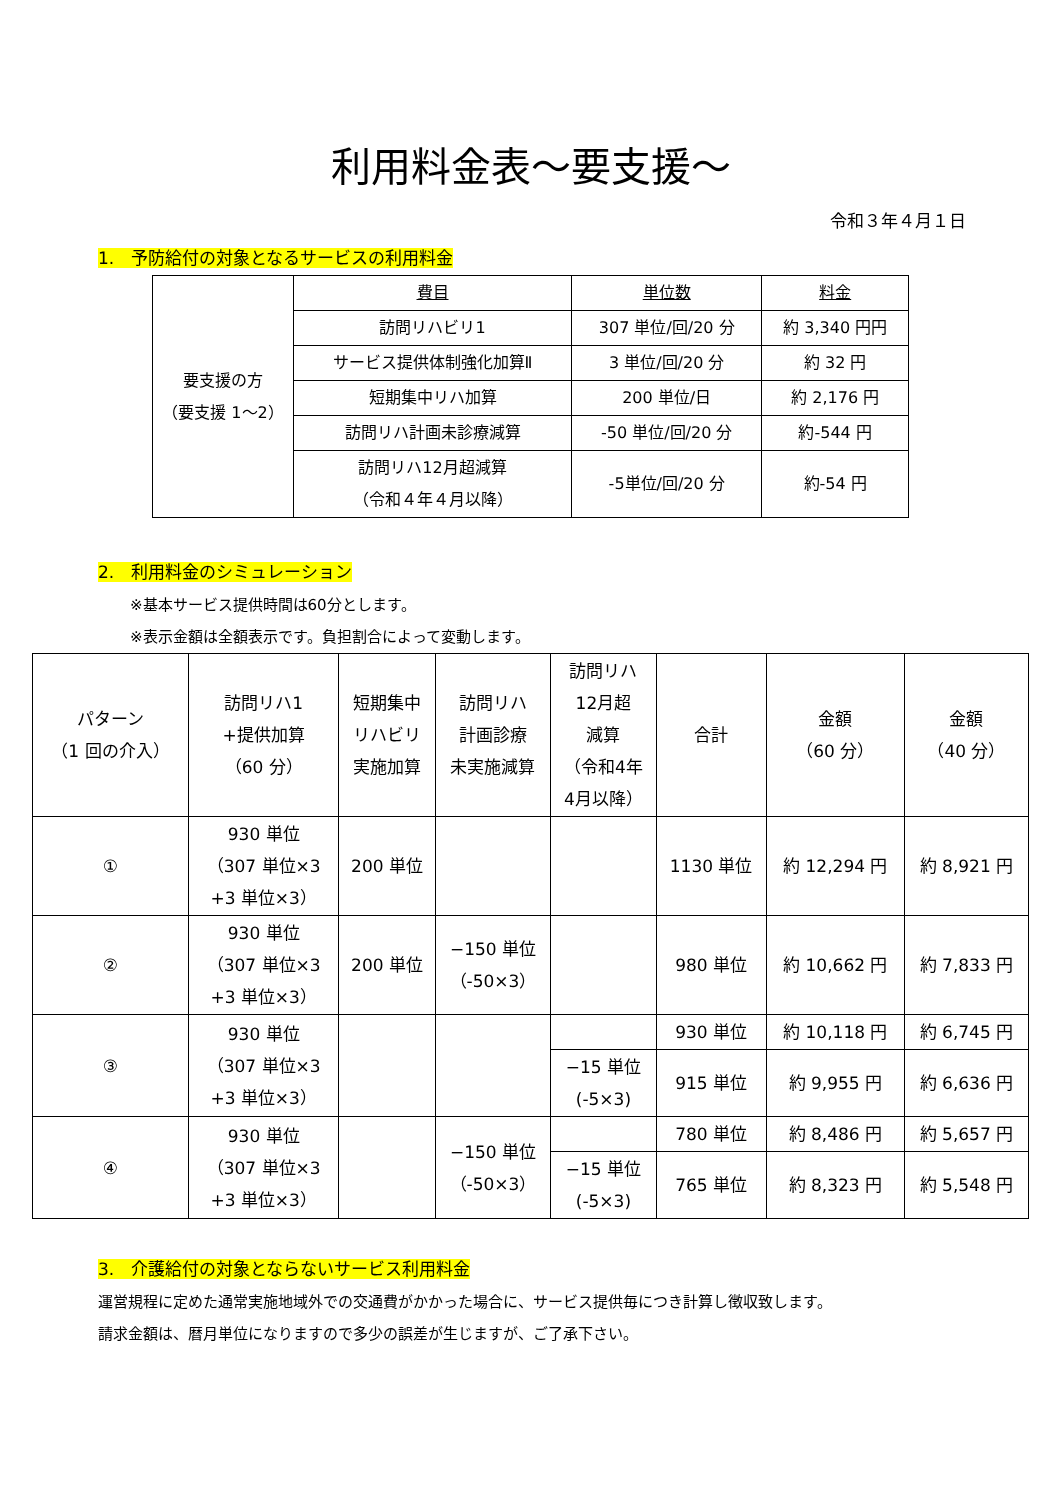利用料金表～要支援～
令和３年４月１日
1.　予防給付の対象となるサービスの利用料金
| 要支援の方 （要支援 1～2） | 費目 | 単位数 | 料金 |
| | 訪問リハビリ1 | 307 単位/回/20 分 | 約 3,340 円円 |
| | サービス提供体制強化加算Ⅱ | 3 単位/回/20 分 | 約 32 円 |
| | 短期集中リハ加算 | 200 単位/日 | 約 2,176 円 |
| | 訪問リハ計画未診療減算 | -50 単位/回/20 分 | 約-544 円 |
| | 訪問リハ12月超減算 （令和４年４月以降） | -5単位/回/20 分 | 約-54 円 |
2.　利用料金のシミュレーション
※基本サービス提供時間は60分とします。
※表示金額は全額表示です。負担割合によって変動します。
| パターン （1 回の介入） | 訪問リハ1 +提供加算 （60 分） | 短期集中 リハビリ 実施加算 | 訪問リハ 計画診療 未実施減算 | 訪問リハ 12月超 減算 （令和4年 4月以降） | 合計 | 金額 （60 分） | 金額 （40 分） |
| ① | 930 単位 （307 単位×3 +3 単位×3） | 200 単位 | | | 1130 単位 | 約 12,294 円 | 約 8,921 円 |
| ② | 930 単位 （307 単位×3 +3 単位×3） | 200 単位 | −150 単位 （-50×3） | | 980 単位 | 約 10,662 円 | 約 7,833 円 |
| ③ | 930 単位 （307 単位×3 +3 単位×3） | | | | 930 単位 | 約 10,118 円 | 約 6,745 円 |
| | | | | −15 単位 (-5×3) | 915 単位 | 約 9,955 円 | 約 6,636 円 |
| ④ | 930 単位 （307 単位×3 +3 単位×3） | | −150 単位 （-50×3） | | 780 単位 | 約 8,486 円 | 約 5,657 円 |
| | | | | −15 単位 (-5×3) | 765 単位 | 約 8,323 円 | 約 5,548 円 |
3.　介護給付の対象とならないサービス利用料金
運営規程に定めた通常実施地域外での交通費がかかった場合に、サービス提供毎につき計算し徴収致します。
請求金額は、暦月単位になりますので多少の誤差が生じますが、ご了承下さい。